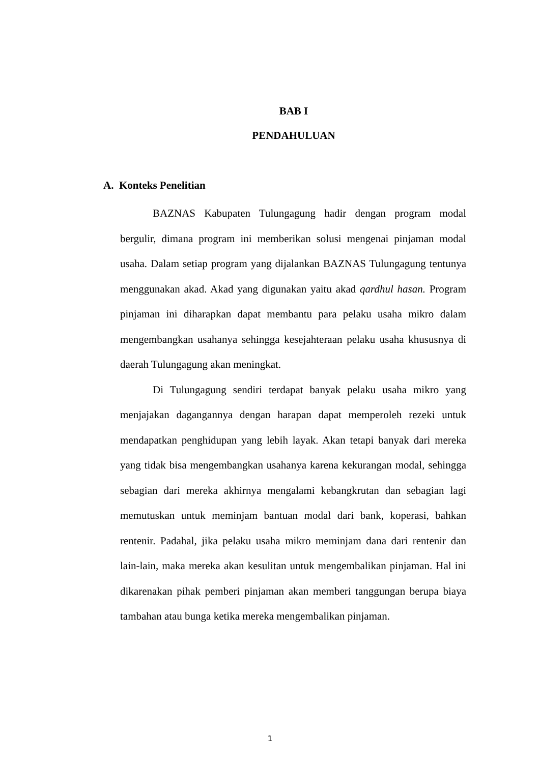BAB I
PENDAHULUAN
A. Konteks Penelitian
BAZNAS Kabupaten Tulungagung hadir dengan program modal bergulir, dimana program ini memberikan solusi mengenai pinjaman modal usaha. Dalam setiap program yang dijalankan BAZNAS Tulungagung tentunya menggunakan akad. Akad yang digunakan yaitu akad qardhul hasan. Program pinjaman ini diharapkan dapat membantu para pelaku usaha mikro dalam mengembangkan usahanya sehingga kesejahteraan pelaku usaha khususnya di daerah Tulungagung akan meningkat.
Di Tulungagung sendiri terdapat banyak pelaku usaha mikro yang menjajakan dagangannya dengan harapan dapat memperoleh rezeki untuk mendapatkan penghidupan yang lebih layak. Akan tetapi banyak dari mereka yang tidak bisa mengembangkan usahanya karena kekurangan modal, sehingga sebagian dari mereka akhirnya mengalami kebangkrutan dan sebagian lagi memutuskan untuk meminjam bantuan modal dari bank, koperasi, bahkan rentenir. Padahal, jika pelaku usaha mikro meminjam dana dari rentenir dan lain-lain, maka mereka akan kesulitan untuk mengembalikan pinjaman. Hal ini dikarenakan pihak pemberi pinjaman akan memberi tanggungan berupa biaya tambahan atau bunga ketika mereka mengembalikan pinjaman.
1